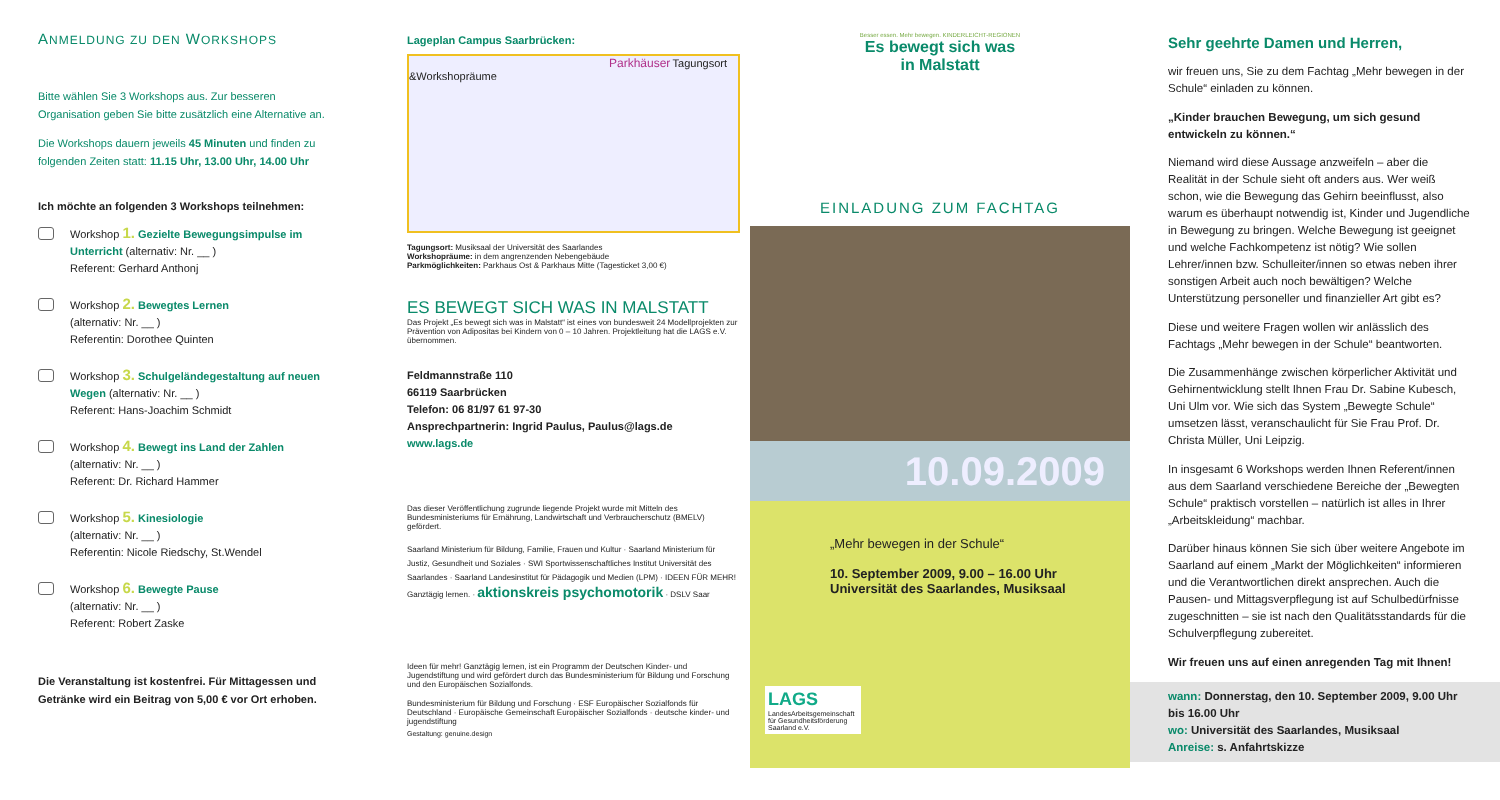ANMELDUNG ZU DEN WORKSHOPS
Bitte wählen Sie 3 Workshops aus. Zur besseren Organisation geben Sie bitte zusätzlich eine Alternative an.
Die Workshops dauern jeweils 45 Minuten und finden zu folgenden Zeiten statt: 11.15 Uhr, 13.00 Uhr, 14.00 Uhr
Ich möchte an folgenden 3 Workshops teilnehmen:
Workshop 1. Gezielte Bewegungsimpulse im Unterricht (alternativ: Nr. __ )
Referent: Gerhard Anthonj
Workshop 2. Bewegtes Lernen
(alternativ: Nr. __ )
Referentin: Dorothee Quinten
Workshop 3. Schulgeländegestaltung auf neuen Wegen (alternativ: Nr. __ )
Referent: Hans-Joachim Schmidt
Workshop 4. Bewegt ins Land der Zahlen
(alternativ: Nr. __ )
Referent: Dr. Richard Hammer
Workshop 5. Kinesiologie
(alternativ: Nr. __ )
Referentin: Nicole Riedschy, St.Wendel
Workshop 6. Bewegte Pause
(alternativ: Nr. __ )
Referent: Robert Zaske
Die Veranstaltung ist kostenfrei. Für Mittagessen und Getränke wird ein Beitrag von 5,00 € vor Ort erhoben.
Lageplan Campus Saarbrücken:
Parkhäuser Tagungsort &Workshopräume
Tagungsort: Musiksaal der Universität des Saarlandes
Workshopräume: in dem angrenzenden Nebengebäude
Parkmöglichkeiten: Parkhaus Ost & Parkhaus Mitte (Tagesticket 3,00 €)
ES BEWEGT SICH WAS IN MALSTATT
Das Projekt „Es bewegt sich was in Malstatt“ ist eines von bundesweit 24 Modellprojekten zur Prävention von Adipositas bei Kindern von 0 – 10 Jahren. Projektleitung hat die LAGS e.V. übernommen.
Feldmannstraße 110
66119 Saarbrücken
Telefon: 06 81/97 61 97-30
Ansprechpartnerin: Ingrid Paulus, Paulus@lags.de
www.lags.de
Das dieser Veröffentlichung zugrunde liegende Projekt wurde mit Mitteln des Bundesministeriums für Ernährung, Landwirtschaft und Verbraucherschutz (BMELV) gefördert.
Saarland Ministerium für Bildung, Familie, Frauen und Kultur · Saarland Ministerium für Justiz, Gesundheit und Soziales · SWI Sportwissenschaftliches Institut Universität des Saarlandes · Saarland Landesinstitut für Pädagogik und Medien (LPM) · IDEEN FÜR MEHR! Ganztägig lernen. · aktionskreis psychomotorik · DSLV Saar
Ideen für mehr! Ganztägig lernen, ist ein Programm der Deutschen Kinder- und Jugendstiftung und wird gefördert durch das Bundesministerium für Bildung und Forschung und den Europäischen Sozialfonds.
Bundesministerium für Bildung und Forschung · ESF Europäischer Sozialfonds für Deutschland · Europäische Gemeinschaft Europäischer Sozialfonds · deutsche kinder- und jugendstiftung
Gestaltung: genuine.design
Besser essen. Mehr bewegen. KINDERLEICHT-REGIONEN
Es bewegt sich was
in Malstatt
EINLADUNG ZUM FACHTAG
10.09.2009
„Mehr bewegen in der Schule“
10. September 2009, 9.00 – 16.00 Uhr
Universität des Saarlandes, Musiksaal
LAGS
LandesArbeitsgemeinschaft für Gesundheitsförderung Saarland e.V.
Sehr geehrte Damen und Herren,
wir freuen uns, Sie zu dem Fachtag „Mehr bewegen in der Schule“ einladen zu können.
„Kinder brauchen Bewegung, um sich gesund entwickeln zu können.“
Niemand wird diese Aussage anzweifeln – aber die Realität in der Schule sieht oft anders aus. Wer weiß schon, wie die Bewegung das Gehirn beeinflusst, also warum es überhaupt notwendig ist, Kinder und Jugendliche in Bewegung zu bringen. Welche Bewegung ist geeignet und welche Fachkompetenz ist nötig? Wie sollen Lehrer/innen bzw. Schulleiter/innen so etwas neben ihrer sonstigen Arbeit auch noch bewältigen? Welche Unterstützung personeller und finanzieller Art gibt es?
Diese und weitere Fragen wollen wir anlässlich des Fachtags „Mehr bewegen in der Schule“ beantworten.
Die Zusammenhänge zwischen körperlicher Aktivität und Gehirnentwicklung stellt Ihnen Frau Dr. Sabine Kubesch, Uni Ulm vor. Wie sich das System „Bewegte Schule“ umsetzen lässt, veranschaulicht für Sie Frau Prof. Dr. Christa Müller, Uni Leipzig.
In insgesamt 6 Workshops werden Ihnen Referent/innen aus dem Saarland verschiedene Bereiche der „Bewegten Schule“ praktisch vorstellen – natürlich ist alles in Ihrer „Arbeitskleidung“ machbar.
Darüber hinaus können Sie sich über weitere Angebote im Saarland auf einem „Markt der Möglichkeiten“ informieren und die Verantwortlichen direkt ansprechen. Auch die Pausen- und Mittagsverpflegung ist auf Schulbedürfnisse zugeschnitten – sie ist nach den Qualitätsstandards für die Schulverpflegung zubereitet.
Wir freuen uns auf einen anregenden Tag mit Ihnen!
wann: Donnerstag, den 10. September 2009, 9.00 Uhr bis 16.00 Uhr
wo: Universität des Saarlandes, Musiksaal
Anreise: s. Anfahrtskizze